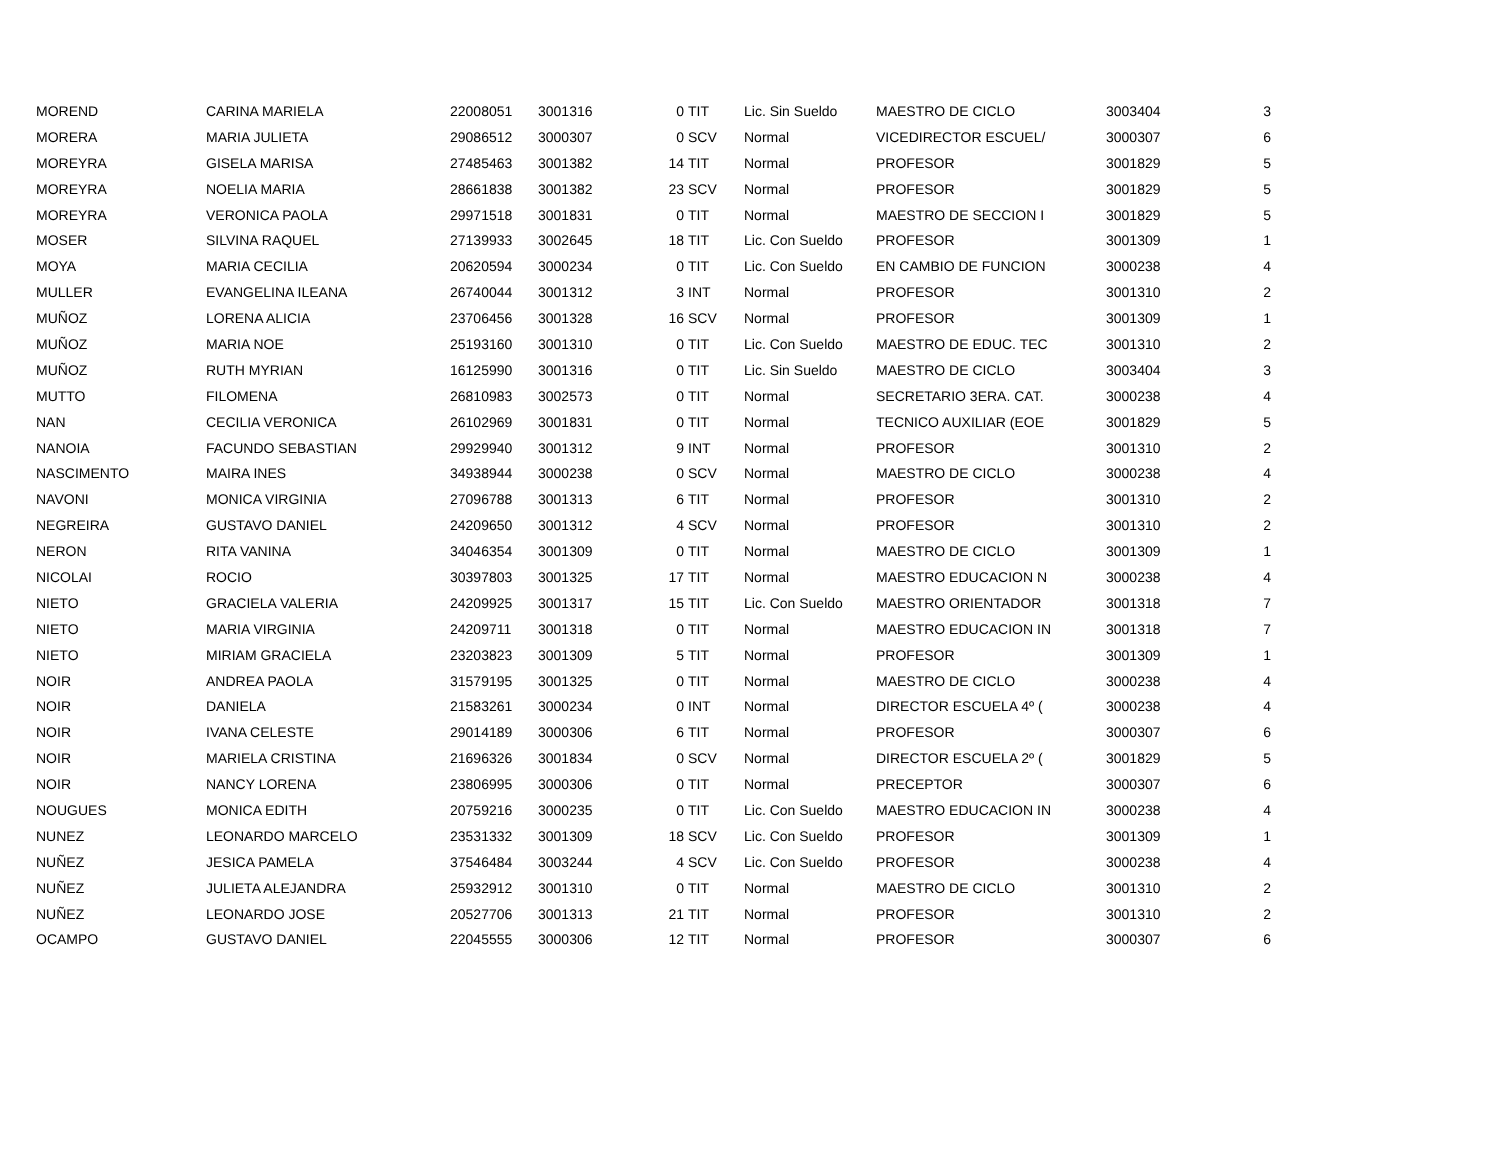| MOREND | CARINA MARIELA | 22008051 | 3001316 | 0 | TIT | Lic. Sin Sueldo | MAESTRO DE CICLO | 3003404 | 3 |
| MORERA | MARIA JULIETA | 29086512 | 3000307 | 0 | SCV | Normal | VICEDIRECTOR ESCUEL/ | 3000307 | 6 |
| MOREYRA | GISELA MARISA | 27485463 | 3001382 | 14 | TIT | Normal | PROFESOR | 3001829 | 5 |
| MOREYRA | NOELIA MARIA | 28661838 | 3001382 | 23 | SCV | Normal | PROFESOR | 3001829 | 5 |
| MOREYRA | VERONICA PAOLA | 29971518 | 3001831 | 0 | TIT | Normal | MAESTRO DE SECCION I | 3001829 | 5 |
| MOSER | SILVINA RAQUEL | 27139933 | 3002645 | 18 | TIT | Lic. Con Sueldo | PROFESOR | 3001309 | 1 |
| MOYA | MARIA CECILIA | 20620594 | 3000234 | 0 | TIT | Lic. Con Sueldo | EN CAMBIO DE FUNCION | 3000238 | 4 |
| MULLER | EVANGELINA ILEANA | 26740044 | 3001312 | 3 | INT | Normal | PROFESOR | 3001310 | 2 |
| MUÑOZ | LORENA ALICIA | 23706456 | 3001328 | 16 | SCV | Normal | PROFESOR | 3001309 | 1 |
| MUÑOZ | MARIA NOE | 25193160 | 3001310 | 0 | TIT | Lic. Con Sueldo | MAESTRO DE EDUC. TEC | 3001310 | 2 |
| MUÑOZ | RUTH MYRIAN | 16125990 | 3001316 | 0 | TIT | Lic. Sin Sueldo | MAESTRO DE CICLO | 3003404 | 3 |
| MUTTO | FILOMENA | 26810983 | 3002573 | 0 | TIT | Normal | SECRETARIO 3ERA. CAT. | 3000238 | 4 |
| NAN | CECILIA VERONICA | 26102969 | 3001831 | 0 | TIT | Normal | TECNICO AUXILIAR (EOE | 3001829 | 5 |
| NANOIA | FACUNDO SEBASTIAN | 29929940 | 3001312 | 9 | INT | Normal | PROFESOR | 3001310 | 2 |
| NASCIMENTO | MAIRA INES | 34938944 | 3000238 | 0 | SCV | Normal | MAESTRO DE CICLO | 3000238 | 4 |
| NAVONI | MONICA VIRGINIA | 27096788 | 3001313 | 6 | TIT | Normal | PROFESOR | 3001310 | 2 |
| NEGREIRA | GUSTAVO DANIEL | 24209650 | 3001312 | 4 | SCV | Normal | PROFESOR | 3001310 | 2 |
| NERON | RITA VANINA | 34046354 | 3001309 | 0 | TIT | Normal | MAESTRO DE CICLO | 3001309 | 1 |
| NICOLAI | ROCIO | 30397803 | 3001325 | 17 | TIT | Normal | MAESTRO EDUCACION N | 3000238 | 4 |
| NIETO | GRACIELA VALERIA | 24209925 | 3001317 | 15 | TIT | Lic. Con Sueldo | MAESTRO ORIENTADOR | 3001318 | 7 |
| NIETO | MARIA VIRGINIA | 24209711 | 3001318 | 0 | TIT | Normal | MAESTRO EDUCACION IN | 3001318 | 7 |
| NIETO | MIRIAM GRACIELA | 23203823 | 3001309 | 5 | TIT | Normal | PROFESOR | 3001309 | 1 |
| NOIR | ANDREA PAOLA | 31579195 | 3001325 | 0 | TIT | Normal | MAESTRO DE CICLO | 3000238 | 4 |
| NOIR | DANIELA | 21583261 | 3000234 | 0 | INT | Normal | DIRECTOR ESCUELA 4º ( | 3000238 | 4 |
| NOIR | IVANA CELESTE | 29014189 | 3000306 | 6 | TIT | Normal | PROFESOR | 3000307 | 6 |
| NOIR | MARIELA CRISTINA | 21696326 | 3001834 | 0 | SCV | Normal | DIRECTOR ESCUELA 2º ( | 3001829 | 5 |
| NOIR | NANCY LORENA | 23806995 | 3000306 | 0 | TIT | Normal | PRECEPTOR | 3000307 | 6 |
| NOUGUES | MONICA EDITH | 20759216 | 3000235 | 0 | TIT | Lic. Con Sueldo | MAESTRO EDUCACION IN | 3000238 | 4 |
| NUNEZ | LEONARDO MARCELO | 23531332 | 3001309 | 18 | SCV | Lic. Con Sueldo | PROFESOR | 3001309 | 1 |
| NUÑEZ | JESICA PAMELA | 37546484 | 3003244 | 4 | SCV | Lic. Con Sueldo | PROFESOR | 3000238 | 4 |
| NUÑEZ | JULIETA ALEJANDRA | 25932912 | 3001310 | 0 | TIT | Normal | MAESTRO DE CICLO | 3001310 | 2 |
| NUÑEZ | LEONARDO JOSE | 20527706 | 3001313 | 21 | TIT | Normal | PROFESOR | 3001310 | 2 |
| OCAMPO | GUSTAVO DANIEL | 22045555 | 3000306 | 12 | TIT | Normal | PROFESOR | 3000307 | 6 |